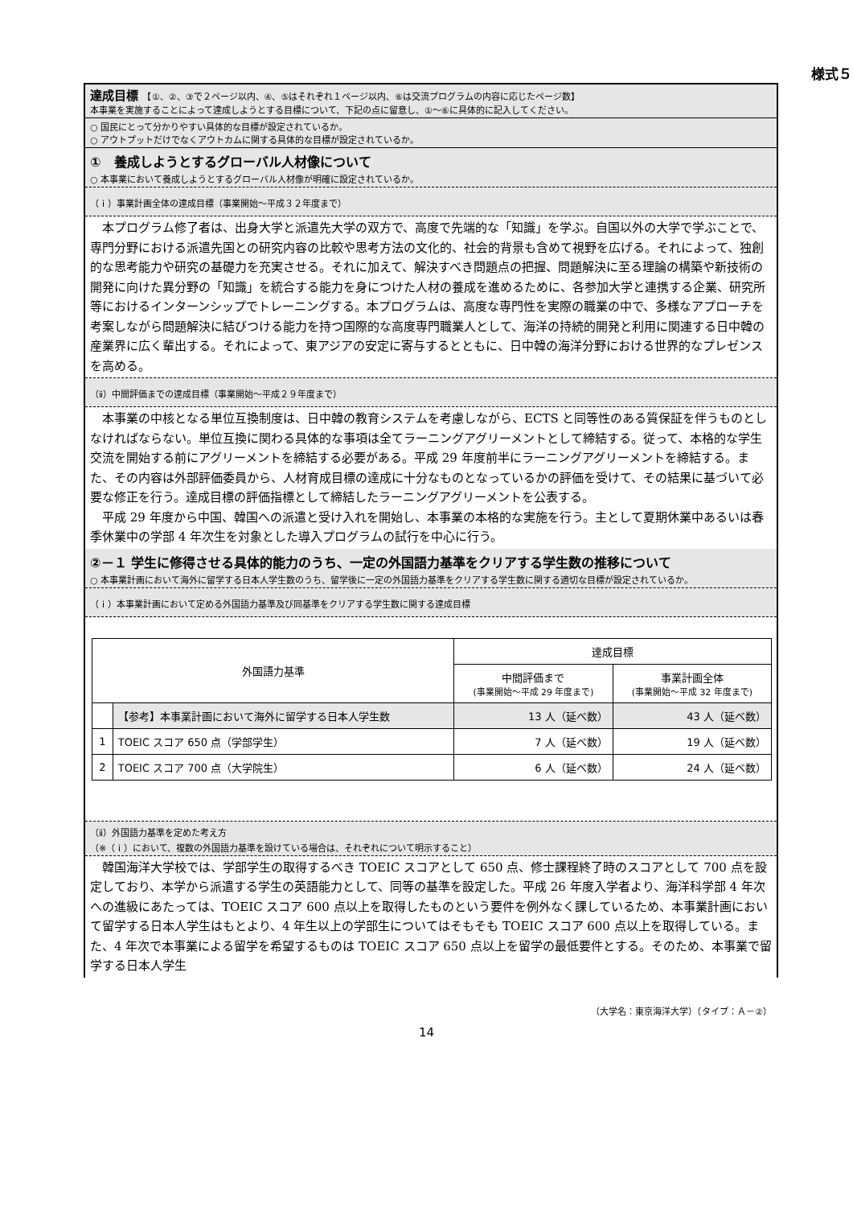様式５
達成目標　【①、②、③で２ページ以内、④、⑤はそれぞれ１ページ以内、⑥は交流プログラムの内容に応じたページ数】
本事業を実施することによって達成しようとする目標について、下記の点に留意し、①～⑥に具体的に記入してください。
○ 国民にとって分かりやすい具体的な目標が設定されているか。
○ アウトプットだけでなくアウトカムに関する具体的な目標が設定されているか。
①　養成しようとするグローバル人材像について
○ 本事業において養成しようとするグローバル人材像が明確に設定されているか。
（ｉ）事業計画全体の達成目標（事業開始～平成３２年度まで）
　本プログラム修了者は、出身大学と派遣先大学の双方で、高度で先端的な「知識」を学ぶ。自国以外の大学で学ぶことで、専門分野における派遣先国との研究内容の比較や思考方法の文化的、社会的背景も含めて視野を広げる。それによって、独創的な思考能力や研究の基礎力を充実させる。それに加えて、解決すべき問題点の把握、問題解決に至る理論の構築や新技術の開発に向けた異分野の「知識」を統合する能力を身につけた人材の養成を進めるために、各参加大学と連携する企業、研究所等におけるインターンシップでトレーニングする。本プログラムは、高度な専門性を実際の職業の中で、多様なアプローチを考案しながら問題解決に結びつける能力を持つ国際的な高度専門職業人として、海洋の持続的開発と利用に関連する日中韓の産業界に広く輩出する。それによって、東アジアの安定に寄与するとともに、日中韓の海洋分野における世界的なプレゼンスを高める。
（ⅱ）中間評価までの達成目標（事業開始～平成２９年度まで）
　本事業の中核となる単位互換制度は、日中韓の教育システムを考慮しながら、ECTS と同等性のある質保証を伴うものとしなければならない。単位互換に関わる具体的な事項は全てラーニングアグリーメントとして締結する。従って、本格的な学生交流を開始する前にアグリーメントを締結する必要がある。平成 29 年度前半にラーニングアグリーメントを締結する。また、その内容は外部評価委員から、人材育成目標の達成に十分なものとなっているかの評価を受けて、その結果に基づいて必要な修正を行う。達成目標の評価指標として締結したラーニングアグリーメントを公表する。
　平成 29 年度から中国、韓国への派遣と受け入れを開始し、本事業の本格的な実施を行う。主として夏期休業中あるいは春季休業中の学部 4 年次生を対象とした導入プログラムの試行を中心に行う。
②－１ 学生に修得させる具体的能力のうち、一定の外国語力基準をクリアする学生数の推移について
○ 本事業計画において海外に留学する日本人学生数のうち、留学後に一定の外国語力基準をクリアする学生数に関する適切な目標が設定されているか。
（ｉ）本事業計画において定める外国語力基準及び同基準をクリアする学生数に関する達成目標
| 外国語力基準 | | 達成目標 | |
| --- | --- | --- | --- |
| | | 中間評価まで (事業開始～平成 29 年度まで) | 事業計画全体 (事業開始～平成 32 年度まで) |
| | 【参考】本事業計画において海外に留学する日本人学生数 | 13 人（延べ数） | 43 人（延べ数） |
| 1 | TOEIC スコア 650 点（学部学生） | 7 人（延べ数） | 19 人（延べ数） |
| 2 | TOEIC スコア 700 点（大学院生） | 6 人（延べ数） | 24 人（延べ数） |
（ⅱ）外国語力基準を定めた考え方
（※（ｉ）において、複数の外国語力基準を設けている場合は、それぞれについて明示すること）
　韓国海洋大学校では、学部学生の取得するべき TOEIC スコアとして 650 点、修士課程終了時のスコアとして 700 点を設定しており、本学から派遣する学生の英語能力として、同等の基準を設定した。平成 26 年度入学者より、海洋科学部 4 年次への進級にあたっては、TOEIC スコア 600 点以上を取得したものという要件を例外なく課しているため、本事業計画において留学する日本人学生はもとより、4 年生以上の学部生についてはそもそも TOEIC スコア 600 点以上を取得している。また、4 年次で本事業による留学を希望するものは TOEIC スコア 650 点以上を留学の最低要件とする。そのため、本事業で留学する日本人学生
（大学名：東京海洋大学）（タイプ：Ａ－②）
14